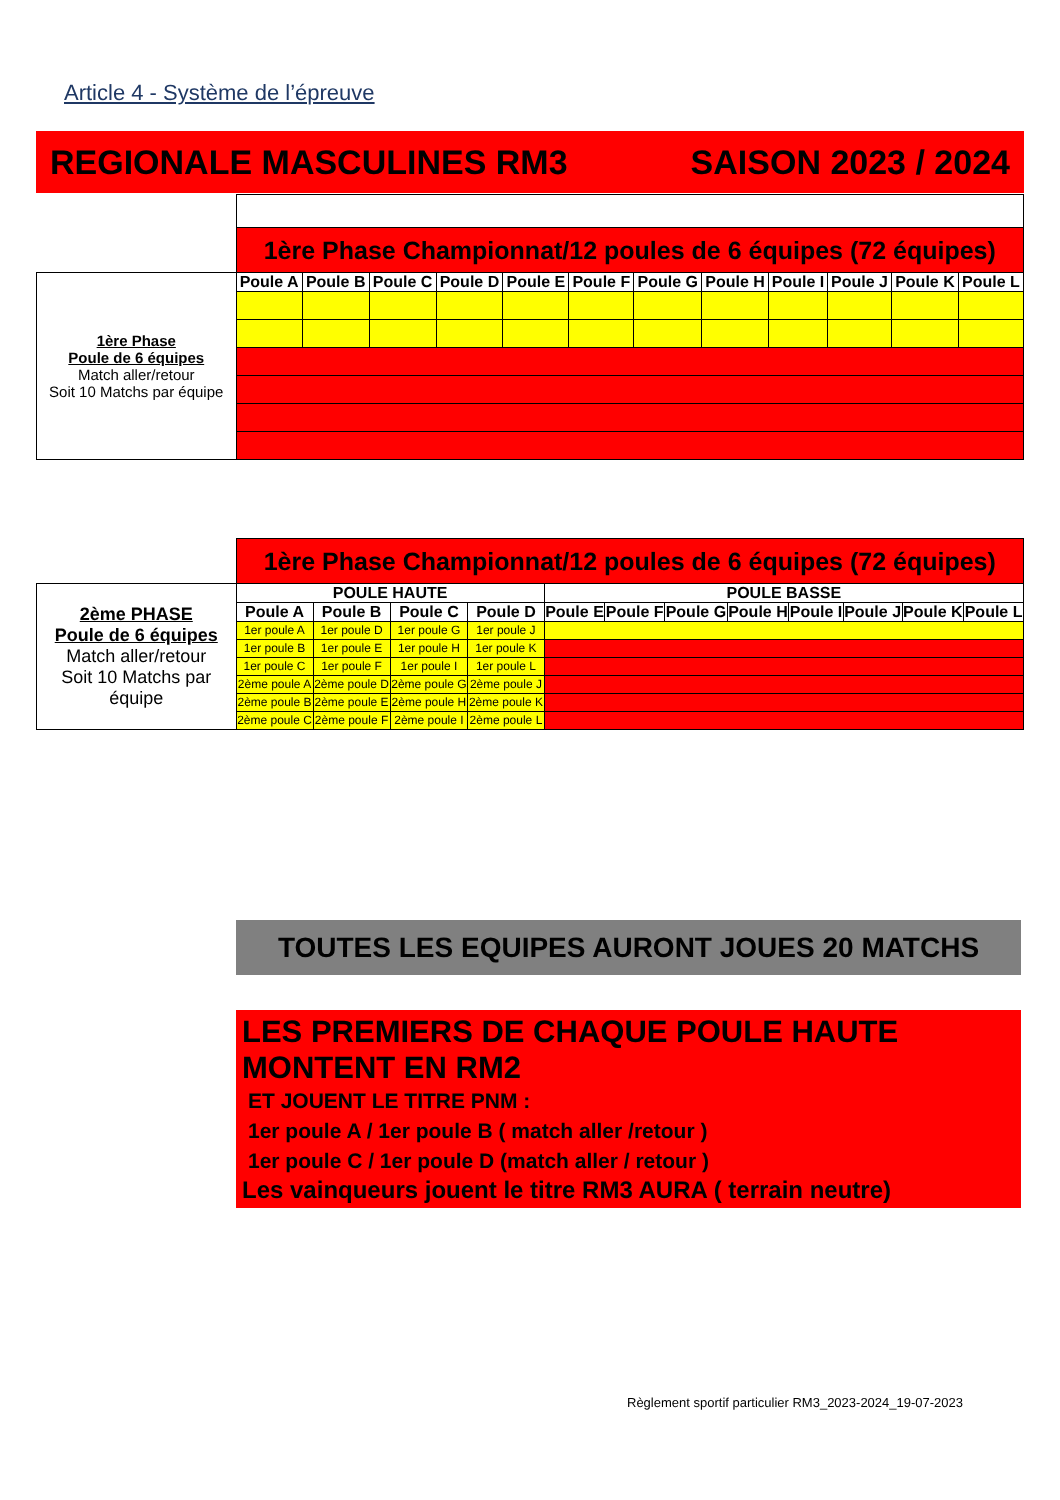Article 4 - Système de l’épreuve
REGIONALE MASCULINES RM3 SAISON 2023 / 2024
| | 1ère Phase Championnat/12 poules de 6 équipes (72 équipes) | | | | | | | | | | | |
| 1ère Phase Poule de 6 équipes Match aller/retour Soit 10 Matchs par équipe | Poule A | Poule B | Poule C | Poule D | Poule E | Poule F | Poule G | Poule H | Poule I | Poule J | Poule K | Poule L |
| | 1ère Phase Championnat/12 poules de 6 équipes (72 équipes) | | | | | | | | | | | |
| 2ème PHASE Poule de 6 équipes Match aller/retour Soit 10 Matchs par équipe | POULE HAUTE | | | | POULE BASSE | | | | | | | |
| | Poule A | Poule B | Poule C | Poule D | Poule E | Poule F | Poule G | Poule H | Poule I | Poule J | Poule K | Poule L |
| | 1er poule A | 1er poule D | 1er poule G | 1er poule J | | | | | | | | |
| | 1er poule B | 1er poule E | 1er poule H | 1er poule K | | | | | | | | |
| | 1er poule C | 1er poule F | 1er poule I | 1er poule L | | | | | | | | |
| | 2ème poule A | 2ème poule D | 2ème poule G | 2ème poule J | | | | | | | | |
| | 2ème poule B | 2ème poule E | 2ème poule H | 2ème poule K | | | | | | | | |
| | 2ème poule C | 2ème poule F | 2ème poule I | 2ème poule L | | | | | | | | |
TOUTES LES EQUIPES AURONT JOUES 20 MATCHS
LES PREMIERS DE CHAQUE POULE HAUTE MONTENT EN RM2
ET JOUENT LE TITRE PNM :
1er poule A / 1er poule B ( match aller /retour )
1er poule C / 1er poule D (match aller / retour )
Les vainqueurs jouent le titre RM3 AURA ( terrain neutre)
Règlement sportif particulier RM3_2023-2024_19-07-2023